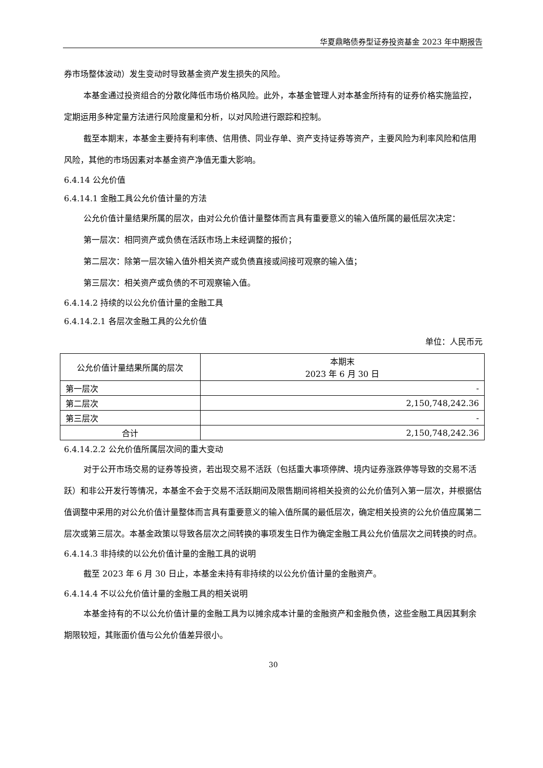华夏鼎略债券型证券投资基金 2023 年中期报告
券市场整体波动）发生变动时导致基金资产发生损失的风险。
本基金通过投资组合的分散化降低市场价格风险。此外，本基金管理人对本基金所持有的证券价格实施监控，定期运用多种定量方法进行风险度量和分析，以对风险进行跟踪和控制。
截至本期末，本基金主要持有利率债、信用债、同业存单、资产支持证券等资产，主要风险为利率风险和信用风险，其他的市场因素对本基金资产净值无重大影响。
6.4.14 公允价值
6.4.14.1 金融工具公允价值计量的方法
公允价值计量结果所属的层次，由对公允价值计量整体而言具有重要意义的输入值所属的最低层次决定：
第一层次：相同资产或负债在活跃市场上未经调整的报价；
第二层次：除第一层次输入值外相关资产或负债直接或间接可观察的输入值；
第三层次：相关资产或负债的不可观察输入值。
6.4.14.2 持续的以公允价值计量的金融工具
6.4.14.2.1 各层次金融工具的公允价值
单位：人民币元
| 公允价值计量结果所属的层次 | 本期末 2023 年 6 月 30 日 |
| --- | --- |
| 第一层次 | - |
| 第二层次 | 2,150,748,242.36 |
| 第三层次 | - |
| 合计 | 2,150,748,242.36 |
6.4.14.2.2 公允价值所属层次间的重大变动
对于公开市场交易的证券等投资，若出现交易不活跃（包括重大事项停牌、境内证券涨跌停等导致的交易不活跃）和非公开发行等情况，本基金不会于交易不活跃期间及限售期间将相关投资的公允价值列入第一层次，并根据估值调整中采用的对公允价值计量整体而言具有重要意义的输入值所属的最低层次，确定相关投资的公允价值应属第二层次或第三层次。本基金政策以导致各层次之间转换的事项发生日作为确定金融工具公允价值层次之间转换的时点。
6.4.14.3 非持续的以公允价值计量的金融工具的说明
截至 2023 年 6 月 30 日止，本基金未持有非持续的以公允价值计量的金融资产。
6.4.14.4 不以公允价值计量的金融工具的相关说明
本基金持有的不以公允价值计量的金融工具为以摊余成本计量的金融资产和金融负债，这些金融工具因其剩余期限较短，其账面价值与公允价值差异很小。
30